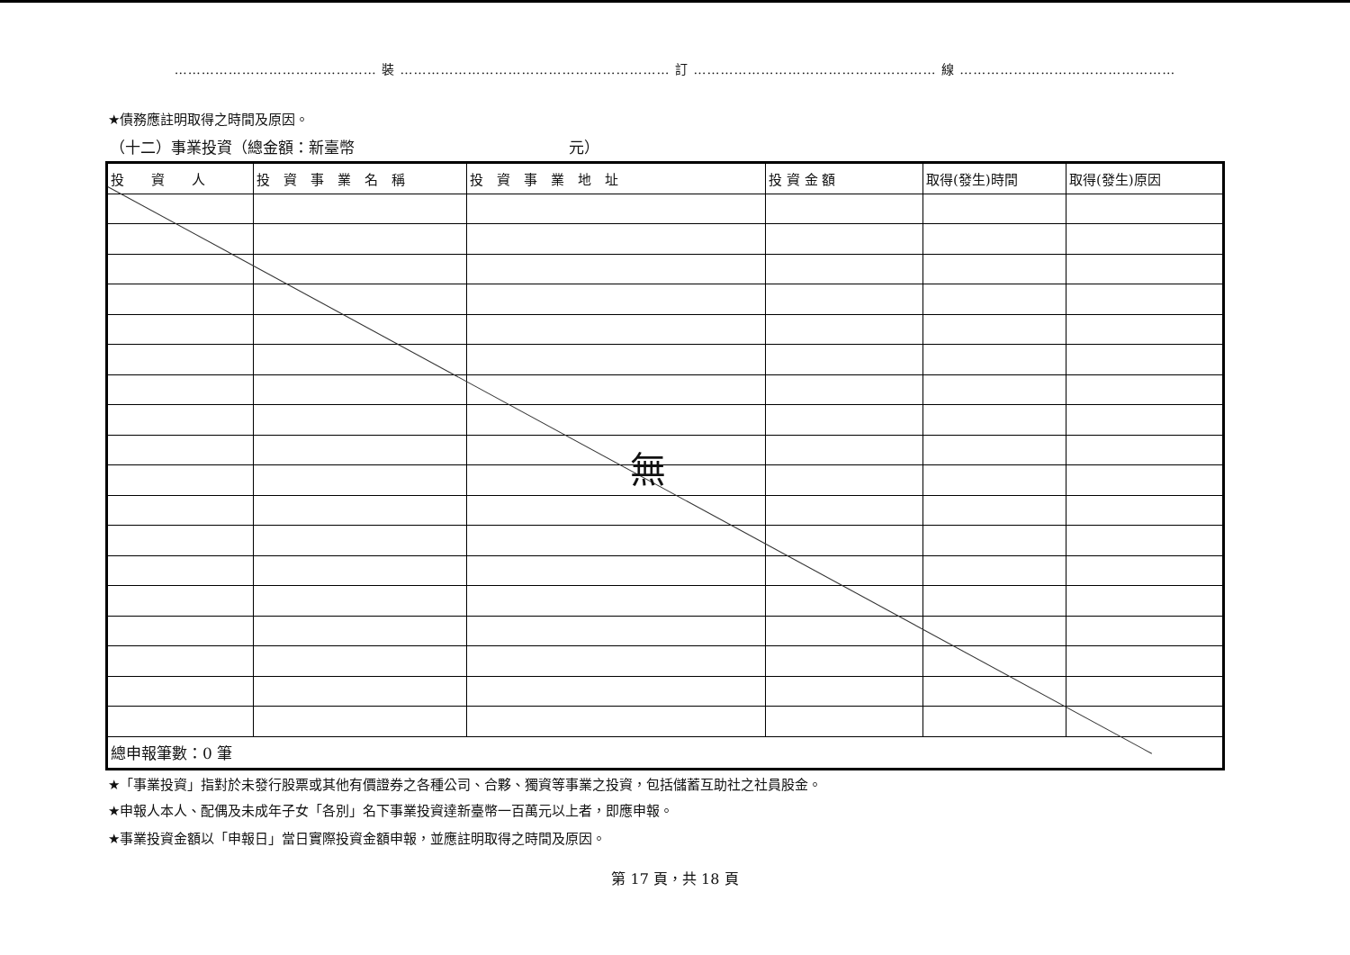……………………………………… 裝 …………………………………………………… 訂 ……………………………………………… 線 …………………………………………
★債務應註明取得之時間及原因。
（十二）事業投資（總金額：新臺幣　　　　　　　　　　　　　　元）
| 投 資 人 | 投 資 事 業 名 稱 | 投 資 事 業 地 址 | 投 資 金 額 | 取得(發生)時間 | 取得(發生)原因 |
| --- | --- | --- | --- | --- | --- |
| 總申報筆數：0 筆 | | | | | |
無
★「事業投資」指對於未發行股票或其他有價證券之各種公司、合夥、獨資等事業之投資，包括儲蓄互助社之社員股金。
★申報人本人、配偶及未成年子女「各別」名下事業投資達新臺幣一百萬元以上者，即應申報。
★事業投資金額以「申報日」當日實際投資金額申報，並應註明取得之時間及原因。
第 17 頁，共 18 頁